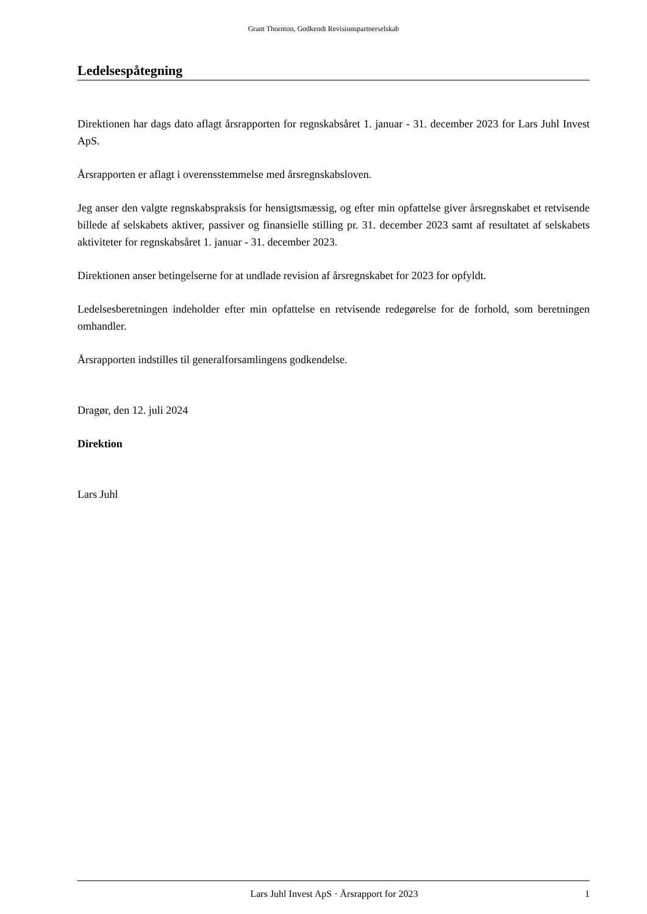Grant Thornton, Godkendt Revisionspartnerselskab
Ledelsespåtegning
Direktionen har dags dato aflagt årsrapporten for regnskabsåret 1. januar - 31. december 2023 for Lars Juhl Invest ApS.
Årsrapporten er aflagt i overensstemmelse med årsregnskabsloven.
Jeg anser den valgte regnskabspraksis for hensigtsmæssig, og efter min opfattelse giver årsregnskabet et retvisende billede af selskabets aktiver, passiver og finansielle stilling pr. 31. december 2023 samt af resultatet af selskabets aktiviteter for regnskabsåret 1. januar - 31. december 2023.
Direktionen anser betingelserne for at undlade revision af årsregnskabet for 2023 for opfyldt.
Ledelsesberetningen indeholder efter min opfattelse en retvisende redegørelse for de forhold, som beretningen omhandler.
Årsrapporten indstilles til generalforsamlingens godkendelse.
Dragør, den 12. juli 2024
Direktion
Lars Juhl
Lars Juhl Invest ApS · Årsrapport for 2023 1